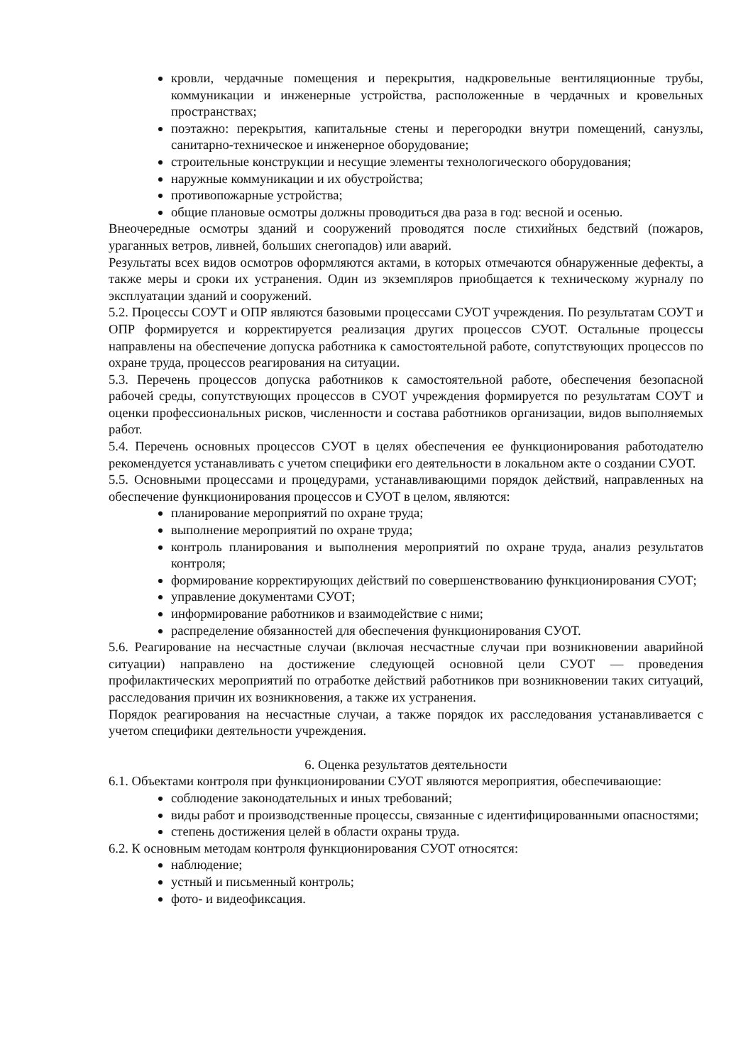кровли, чердачные помещения и перекрытия, надкровельные вентиляционные трубы, коммуникации и инженерные устройства, расположенные в чердачных и кровельных пространствах;
поэтажно: перекрытия, капитальные стены и перегородки внутри помещений, санузлы, санитарно-техническое и инженерное оборудование;
строительные конструкции и несущие элементы технологического оборудования;
наружные коммуникации и их обустройства;
противопожарные устройства;
общие плановые осмотры должны проводиться два раза в год: весной и осенью.
Внеочередные осмотры зданий и сооружений проводятся после стихийных бедствий (пожаров, ураганных ветров, ливней, больших снегопадов) или аварий.
Результаты всех видов осмотров оформляются актами, в которых отмечаются обнаруженные дефекты, а также меры и сроки их устранения. Один из экземпляров приобщается к техническому журналу по эксплуатации зданий и сооружений.
5.2. Процессы СОУТ и ОПР являются базовыми процессами СУОТ учреждения. По результатам СОУТ и ОПР формируется и корректируется реализация других процессов СУОТ. Остальные процессы направлены на обеспечение допуска работника к самостоятельной работе, сопутствующих процессов по охране труда, процессов реагирования на ситуации.
5.3. Перечень процессов допуска работников к самостоятельной работе, обеспечения безопасной рабочей среды, сопутствующих процессов в СУОТ учреждения формируется по результатам СОУТ и оценки профессиональных рисков, численности и состава работников организации, видов выполняемых работ.
5.4. Перечень основных процессов СУОТ в целях обеспечения ее функционирования работодателю рекомендуется устанавливать с учетом специфики его деятельности в локальном акте о создании СУОТ.
5.5. Основными процессами и процедурами, устанавливающими порядок действий, направленных на обеспечение функционирования процессов и СУОТ в целом, являются:
планирование мероприятий по охране труда;
выполнение мероприятий по охране труда;
контроль планирования и выполнения мероприятий по охране труда, анализ результатов контроля;
формирование корректирующих действий по совершенствованию функционирования СУОТ;
управление документами СУОТ;
информирование работников и взаимодействие с ними;
распределение обязанностей для обеспечения функционирования СУОТ.
5.6. Реагирование на несчастные случаи (включая несчастные случаи при возникновении аварийной ситуации) направлено на достижение следующей основной цели СУОТ — проведения профилактических мероприятий по отработке действий работников при возникновении таких ситуаций, расследования причин их возникновения, а также их устранения.
Порядок реагирования на несчастные случаи, а также порядок их расследования устанавливается с учетом специфики деятельности учреждения.
6. Оценка результатов деятельности
6.1. Объектами контроля при функционировании СУОТ являются мероприятия, обеспечивающие:
соблюдение законодательных и иных требований;
виды работ и производственные процессы, связанные с идентифицированными опасностями;
степень достижения целей в области охраны труда.
6.2. К основным методам контроля функционирования СУОТ относятся:
наблюдение;
устный и письменный контроль;
фото- и видеофиксация.